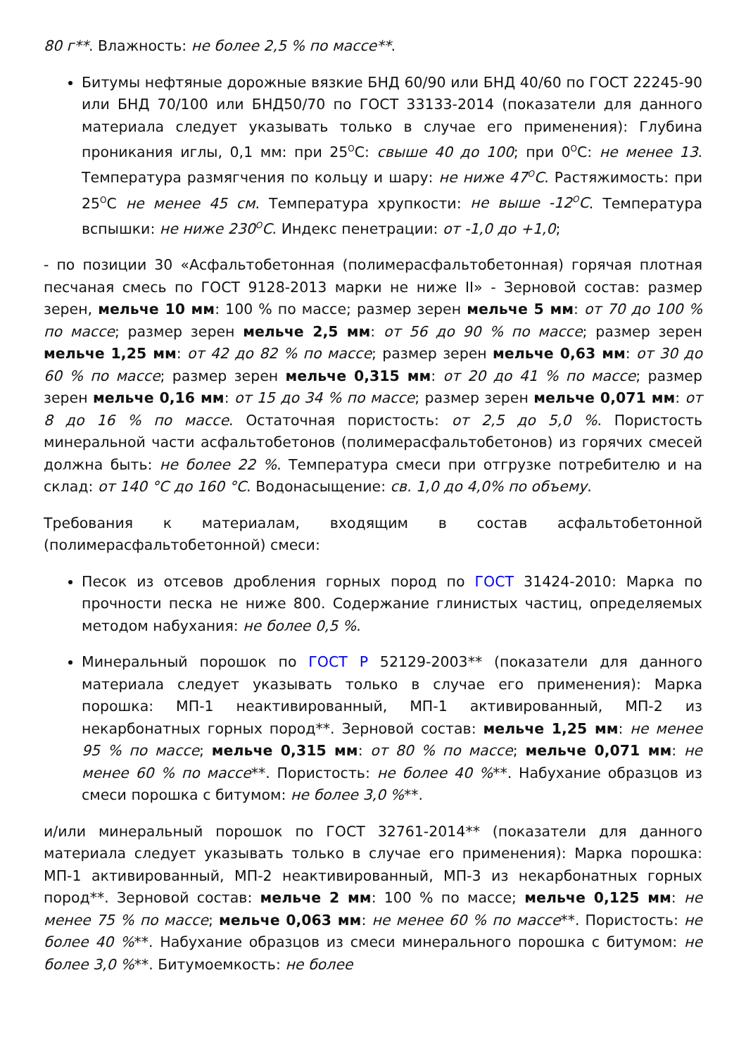80 г**. Влажность: не более 2,5 % по массе**.
Битумы нефтяные дорожные вязкие БНД 60/90 или БНД 40/60 по ГОСТ 22245-90 или БНД 70/100 или БНД50/70 по ГОСТ 33133-2014 (показатели для данного материала следует указывать только в случае его применения): Глубина проникания иглы, 0,1 мм: при 25<sup>О</sup>С: свыше 40 до 100; при 0<sup>О</sup>С: не менее 13. Температура размягчения по кольцу и шару: не ниже 47<sup>О</sup>С. Растяжимость: при 25<sup>О</sup>С не менее 45 см. Температура хрупкости: не выше -12<sup>О</sup>С. Температура вспышки: не ниже 230<sup>О</sup>С. Индекс пенетрации: от -1,0 до +1,0;
- по позиции 30 «Асфальтобетонная (полимерасфальтобетонная) горячая плотная песчаная смесь по ГОСТ 9128-2013 марки не ниже II» - Зерновой состав: размер зерен, мельче 10 мм: 100 % по массе; размер зерен мельче 5 мм: от 70 до 100 % по массе; размер зерен мельче 2,5 мм: от 56 до 90 % по массе; размер зерен мельче 1,25 мм: от 42 до 82 % по массе; размер зерен мельче 0,63 мм: от 30 до 60 % по массе; размер зерен мельче 0,315 мм: от 20 до 41 % по массе; размер зерен мельче 0,16 мм: от 15 до 34 % по массе; размер зерен мельче 0,071 мм: от 8 до 16 % по массе. Остаточная пористость: от 2,5 до 5,0 %. Пористость минеральной части асфальтобетонов (полимерасфальтобетонов) из горячих смесей должна быть: не более 22 %. Температура смеси при отгрузке потребителю и на склад: от 140 °С до 160 °С. Водонасыщение: св. 1,0 до 4,0% по объему.
Требования к материалам, входящим в состав асфальтобетонной (полимерасфальтобетонной) смеси:
Песок из отсевов дробления горных пород по ГОСТ 31424-2010: Марка по прочности песка не ниже 800. Содержание глинистых частиц, определяемых методом набухания: не более 0,5 %.
Минеральный порошок по ГОСТ Р 52129-2003** (показатели для данного материала следует указывать только в случае его применения): Марка порошка: МП-1 неактивированный, МП-1 активированный, МП-2 из некарбонатных горных пород**. Зерновой состав: мельче 1,25 мм: не менее 95 % по массе; мельче 0,315 мм: от 80 % по массе; мельче 0,071 мм: не менее 60 % по массе**. Пористость: не более 40 %**. Набухание образцов из смеси порошка с битумом: не более 3,0 %**.
и/или минеральный порошок по ГОСТ 32761-2014** (показатели для данного материала следует указывать только в случае его применения): Марка порошка: МП-1 активированный, МП-2 неактивированный, МП-3 из некарбонатных горных пород**. Зерновой состав: мельче 2 мм: 100 % по массе; мельче 0,125 мм: не менее 75 % по массе; мельче 0,063 мм: не менее 60 % по массе**. Пористость: не более 40 %**. Набухание образцов из смеси минерального порошка с битумом: не более 3,0 %**. Битумоемкость: не более